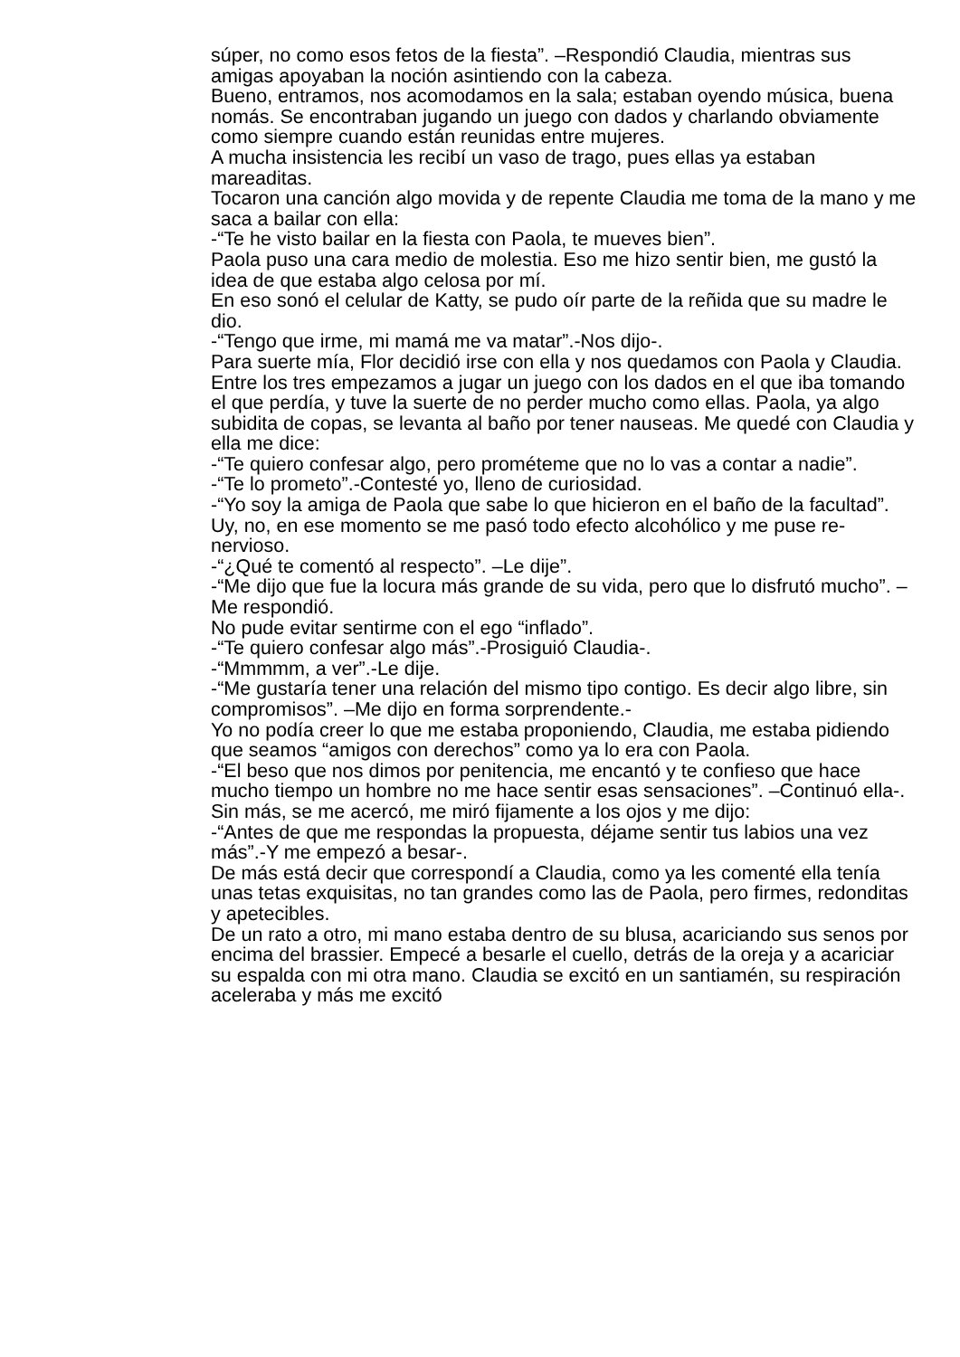súper, no como esos fetos de la fiesta”. –Respondió Claudia, mientras sus amigas apoyaban la noción asintiendo con la cabeza.
Bueno, entramos, nos acomodamos en la sala; estaban oyendo música, buena nomás. Se encontraban jugando un juego con dados y charlando obviamente como siempre cuando están reunidas entre mujeres.
A mucha insistencia les recibí un vaso de trago, pues ellas ya estaban mareaditas.
Tocaron una canción algo movida y de repente Claudia me toma de la mano y me saca a bailar con ella:
-“Te he visto bailar en la fiesta con Paola, te mueves bien”.
Paola puso una cara medio de molestia. Eso me hizo sentir bien, me gustó la idea de que estaba algo celosa por mí.
En eso sonó el celular de Katty, se pudo oír parte de la reñida que su madre le dio.
-“Tengo que irme, mi mamá me va matar”.-Nos dijo-.
Para suerte mía, Flor decidió irse con ella y nos quedamos con Paola y Claudia.
Entre los tres empezamos a jugar un juego con los dados en el que iba tomando el que perdía, y tuve la suerte de no perder mucho como ellas. Paola, ya algo subidita de copas, se levanta al baño por tener nauseas. Me quedé con Claudia y ella me dice:
-“Te quiero confesar algo, pero prométeme que no lo vas a contar a nadie”.
-“Te lo prometo”.-Contesté yo, lleno de curiosidad.
-“Yo soy la amiga de Paola que sabe lo que hicieron en el baño de la facultad”.
Uy, no, en ese momento se me pasó todo efecto alcohólico y me puse re-nervioso.
-“¿Qué te comentó al respecto”. –Le dije”.
-“Me dijo que fue la locura más grande de su vida, pero que lo disfrutó mucho”. –Me respondió.
No pude evitar sentirme con el ego “inflado”.
-“Te quiero confesar algo más”.-Prosiguió Claudia-.
-“Mmmmm, a ver”.-Le dije.
-“Me gustaría tener una relación del mismo tipo contigo. Es decir algo libre, sin compromisos”. –Me dijo en forma sorprendente.-
Yo no podía creer lo que me estaba proponiendo, Claudia, me estaba pidiendo que seamos “amigos con derechos” como ya lo era con Paola.
-“El beso que nos dimos por penitencia, me encantó y te confieso que hace mucho tiempo un hombre no me hace sentir esas sensaciones”. –Continuó ella-.
Sin más, se me acercó, me miró fijamente a los ojos y me dijo:
-“Antes de que me respondas la propuesta, déjame sentir tus labios una vez más”.-Y me empezó a besar-.
De más está decir que correspondí a Claudia, como ya les comenté ella tenía unas tetas exquisitas, no tan grandes como las de Paola, pero firmes, redonditas y apetecibles.
De un rato a otro, mi mano estaba dentro de su blusa, acariciando sus senos por encima del brassier. Empecé a besarle el cuello, detrás de la oreja y a acariciar su espalda con mi otra mano. Claudia se excitó en un santiamén, su respiración aceleraba y más me excitó